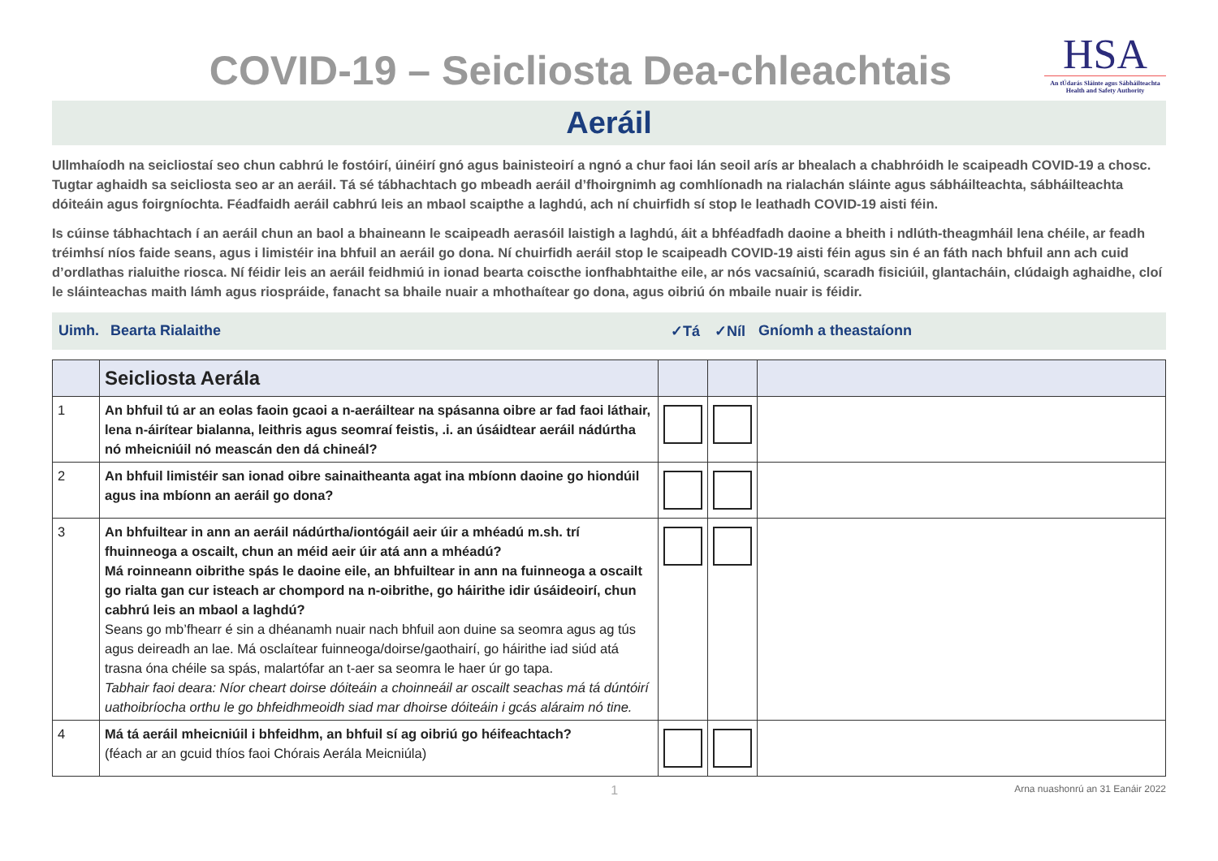COVID-19 – Seicliosta Dea-chleachtais
HSA
An tÚdarás Sláinte agus Sábháilteachta
Health and Safety Authority
Aeráil
Ullmhaíodh na seicliostaí seo chun cabhrú le fostóirí, úinéirí gnó agus bainisteoirí a ngnó a chur faoi lán seoil arís ar bhealach a chabhróidh le scaipeadh COVID-19 a chosc. Tugtar aghaidh sa seicliosta seo ar an aeráil. Tá sé tábhachtach go mbeadh aeráil d’fhoirgnimh ag comhlíonadh na rialachán sláinte agus sábháilteachta, sábháilteachta dóiteáin agus foirgníochta. Féadfaidh aeráil cabhrú leis an mbaol scaipthe a laghdú, ach ní chuirfidh sí stop le leathadh COVID-19 aisti féin.
Is cúinse tábhachtach í an aeráil chun an baol a bhaineann le scaipeadh aerasóil laistigh a laghdú, áit a bhféadfadh daoine a bheith i ndlúth-theagmháil lena chéile, ar feadh tréimhsí níos faide seans, agus i limistéir ina bhfuil an aeráil go dona. Ní chuirfidh aeráil stop le scaipeadh COVID-19 aisti féin agus sin é an fáth nach bhfuil ann ach cuid d’ordlathas rialuithe riosca. Ní féidir leis an aeráil feidhmiú in ionad bearta coiscthe ionfhabhtaithe eile, ar nós vacsaíniú, scaradh fisiciúil, glantacháin, clúdaigh aghaidhe, cloí le sláinteachas maith lámh agus riospráide, fanacht sa bhaile nuair a mhothaítear go dona, agus oibriú ón mbaile nuair is féidir.
Uimh. Bearta Rialaithe ✓Tá ✓Níl Gníomh a theastaíonn
| | Seicliosta Aerála | | | |
| 1 | An bhfuil tú ar an eolas faoin gcaoi a n-aeráiltear na spásanna oibre ar fad faoi láthair, lena n-áirítear bialanna, leithris agus seomraí feistis, .i. an úsáidtear aeráil nádúrtha nó mheicniúil nó meascán den dá chineál? | | | |
| 2 | An bhfuil limistéir san ionad oibre sainaitheanta agat ina mbíonn daoine go hiondúil agus ina mbíonn an aeráil go dona? | | | |
| 3 | An bhfuiltear in ann an aeráil nádúrtha/iontógáil aeir úir a mhéadú m.sh. trí fhuinneoga a oscailt, chun an méid aeir úir atá ann a mhéadú? Má roinneann oibrithe spás le daoine eile, an bhfuiltear in ann na fuinneoga a oscailt go rialta gan cur isteach ar chompord na n-oibrithe, go háirithe idir úsáideoirí, chun cabhrú leis an mbaol a laghdú? Seans go mb’fhearr é sin a dhéanamh nuair nach bhfuil aon duine sa seomra agus ag tús agus deireadh an lae. Má osclaítear fuinneoga/doirse/gaothairí, go háirithe iad siúd atá trasna óna chéile sa spás, malartófar an t-aer sa seomra le haer úr go tapa. Tabhair faoi deara: Níor cheart doirse dóiteáin a choinneáil ar oscailt seachas má tá dúntóirí uathoibríocha orthu le go bhfeidhmeoidh siad mar dhoirse dóiteáin i gcás aláraim nó tine. | | | |
| 4 | Má tá aeráil mheicniúil i bhfeidhm, an bhfuil sí ag oibriú go héifeachtach? (féach ar an gcuid thíos faoi Chórais Aerála Meicniúla) | | | |
1 Arna nuashonrú an 31 Eanáir 2022